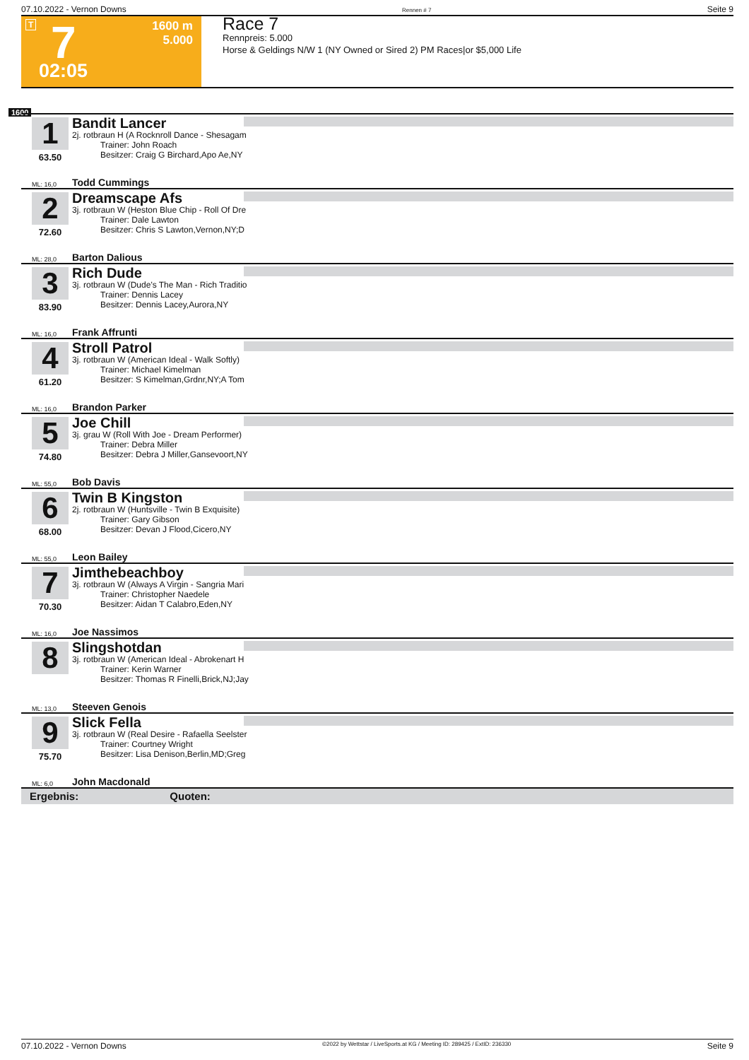07.10.2022 - Vernon Downs Rennen # 7 Seite 9
T 7
1600 m
5.000
02:05
Race 7
Rennpreis: 5.000
Horse & Geldings N/W 1 (NY Owned or Sired 2) PM Races|or $5,000 Life
1600
1
63.50
Bandit Lancer
2j. rotbraun H (A Rocknroll Dance - Shesagam
Trainer: John Roach
Besitzer: Craig G Birchard,Apo Ae,NY
ML: 16,0 Todd Cummings
2
72.60
Dreamscape Afs
3j. rotbraun W (Heston Blue Chip - Roll Of Dre
Trainer: Dale Lawton
Besitzer: Chris S Lawton,Vernon,NY;D
ML: 28,0 Barton Dalious
3
83.90
Rich Dude
3j. rotbraun W (Dude's The Man - Rich Traditio
Trainer: Dennis Lacey
Besitzer: Dennis Lacey,Aurora,NY
ML: 16,0 Frank Affrunti
4
61.20
Stroll Patrol
3j. rotbraun W (American Ideal - Walk Softly)
Trainer: Michael Kimelman
Besitzer: S Kimelman,Grdnr,NY;A Tom
ML: 16,0 Brandon Parker
5
74.80
Joe Chill
3j. grau W (Roll With Joe - Dream Performer)
Trainer: Debra Miller
Besitzer: Debra J Miller,Gansevoort,NY
ML: 55,0 Bob Davis
6
68.00
Twin B Kingston
2j. rotbraun W (Huntsville - Twin B Exquisite)
Trainer: Gary Gibson
Besitzer: Devan J Flood,Cicero,NY
ML: 55,0 Leon Bailey
7
70.30
Jimthebeachboy
3j. rotbraun W (Always A Virgin - Sangria Mari
Trainer: Christopher Naedele
Besitzer: Aidan T Calabro,Eden,NY
ML: 16,0 Joe Nassimos
8
Slingshotdan
3j. rotbraun W (American Ideal - Abrokenart H
Trainer: Kerin Warner
Besitzer: Thomas R Finelli,Brick,NJ;Jay
ML: 13,0 Steeven Genois
9
75.70
Slick Fella
3j. rotbraun W (Real Desire - Rafaella Seelster
Trainer: Courtney Wright
Besitzer: Lisa Denison,Berlin,MD;Greg
ML: 6,0 John Macdonald
Ergebnis: Quoten:
07.10.2022 - Vernon Downs ©2022 by Wettstar / LiveSports.at KG / Meeting ID: 289425 / ExtID: 236330 Seite 9